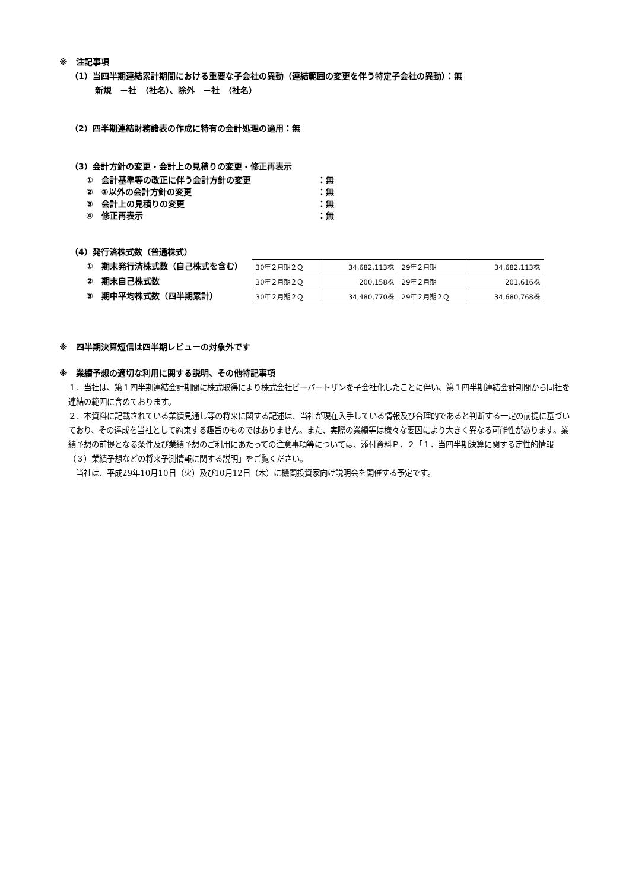※　注記事項
（1）当四半期連結累計期間における重要な子会社の異動（連結範囲の変更を伴う特定子会社の異動）：無
新規　－社　（社名）、除外　－社　（社名）
（2）四半期連結財務諸表の作成に特有の会計処理の適用：無
（3）会計方針の変更・会計上の見積りの変更・修正再表示
①　会計基準等の改正に伴う会計方針の変更 ：無
②　①以外の会計方針の変更 ：無
③　会計上の見積りの変更 ：無
④　修正再表示 ：無
（4）発行済株式数（普通株式）
①　期末発行済株式数（自己株式を含む）
②　期末自己株式数
③　期中平均株式数（四半期累計）
| 30年２月期２Ｑ | 34,682,113株 | 29年２月期 | 34,682,113株 |
| 30年２月期２Ｑ | 200,158株 | 29年２月期 | 201,616株 |
| 30年２月期２Ｑ | 34,480,770株 | 29年２月期２Ｑ | 34,680,768株 |
※　四半期決算短信は四半期レビューの対象外です
※　業績予想の適切な利用に関する説明、その他特記事項
１．当社は、第１四半期連結会計期間に株式取得により株式会社ビーバートザンを子会社化したことに伴い、第１四半期連結会計期間から同社を連結の範囲に含めております。
２．本資料に記載されている業績見通し等の将来に関する記述は、当社が現在入手している情報及び合理的であると判断する一定の前提に基づいており、その達成を当社として約束する趣旨のものではありません。また、実際の業績等は様々な要因により大きく異なる可能性があります。業績予想の前提となる条件及び業績予想のご利用にあたっての注意事項等については、添付資料Ｐ．２「１．当四半期決算に関する定性的情報（３）業績予想などの将来予測情報に関する説明」をご覧ください。
　当社は、平成29年10月10日（火）及び10月12日（木）に機関投資家向け説明会を開催する予定です。